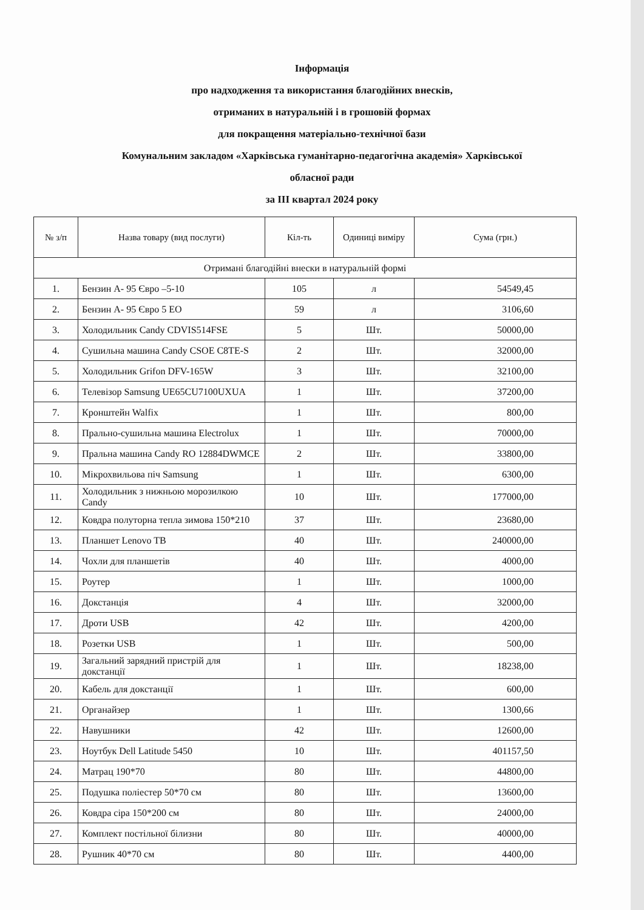Інформація
про надходження та використання благодійних внесків,
отриманих в натуральній і в грошовій формах
для покращення матеріально-технічної бази
Комунальним закладом «Харківська гуманітарно-педагогічна академія» Харківської
обласної ради
за ІІІ квартал 2024 року
| № з/п | Назва товару (вид послуги) | Кіл-ть | Одиниці виміру | Сума (грн.) |
| --- | --- | --- | --- | --- |
| Отримані благодійні внески в натуральній формі | | | | |
| 1. | Бензин А- 95 Євро –5-10 | 105 | л | 54549,45 |
| 2. | Бензин А- 95 Євро 5 ЕО | 59 | л | 3106,60 |
| 3. | Холодильник Candy CDVIS514FSE | 5 | Шт. | 50000,00 |
| 4. | Сушильна машина Candy CSOE C8TE-S | 2 | Шт. | 32000,00 |
| 5. | Холодильник Grifon DFV-165W | 3 | Шт. | 32100,00 |
| 6. | Телевізор Samsung UE65CU7100UXUA | 1 | Шт. | 37200,00 |
| 7. | Кронштейн Walfix | 1 | Шт. | 800,00 |
| 8. | Прально-сушильна машина Electrolux | 1 | Шт. | 70000,00 |
| 9. | Пральна машина Candy RO 12884DWMCE | 2 | Шт. | 33800,00 |
| 10. | Мікрохвильова піч Samsung | 1 | Шт. | 6300,00 |
| 11. | Холодильник з нижньою морозилкою Candy | 10 | Шт. | 177000,00 |
| 12. | Ковдра полуторна тепла зимова 150*210 | 37 | Шт. | 23680,00 |
| 13. | Планшет Lenovo TB | 40 | Шт. | 240000,00 |
| 14. | Чохли для планшетів | 40 | Шт. | 4000,00 |
| 15. | Роутер | 1 | Шт. | 1000,00 |
| 16. | Докстанція | 4 | Шт. | 32000,00 |
| 17. | Дроти USB | 42 | Шт. | 4200,00 |
| 18. | Розетки USB | 1 | Шт. | 500,00 |
| 19. | Загальний зарядний пристрій для докстанції | 1 | Шт. | 18238,00 |
| 20. | Кабель для докстанції | 1 | Шт. | 600,00 |
| 21. | Органайзер | 1 | Шт. | 1300,66 |
| 22. | Навушники | 42 | Шт. | 12600,00 |
| 23. | Ноутбук Dell Latitude 5450 | 10 | Шт. | 401157,50 |
| 24. | Матрац 190*70 | 80 | Шт. | 44800,00 |
| 25. | Подушка поліестер 50*70 см | 80 | Шт. | 13600,00 |
| 26. | Ковдра сіра 150*200 см | 80 | Шт. | 24000,00 |
| 27. | Комплект постільної білизни | 80 | Шт. | 40000,00 |
| 28. | Рушник 40*70 см | 80 | Шт. | 4400,00 |